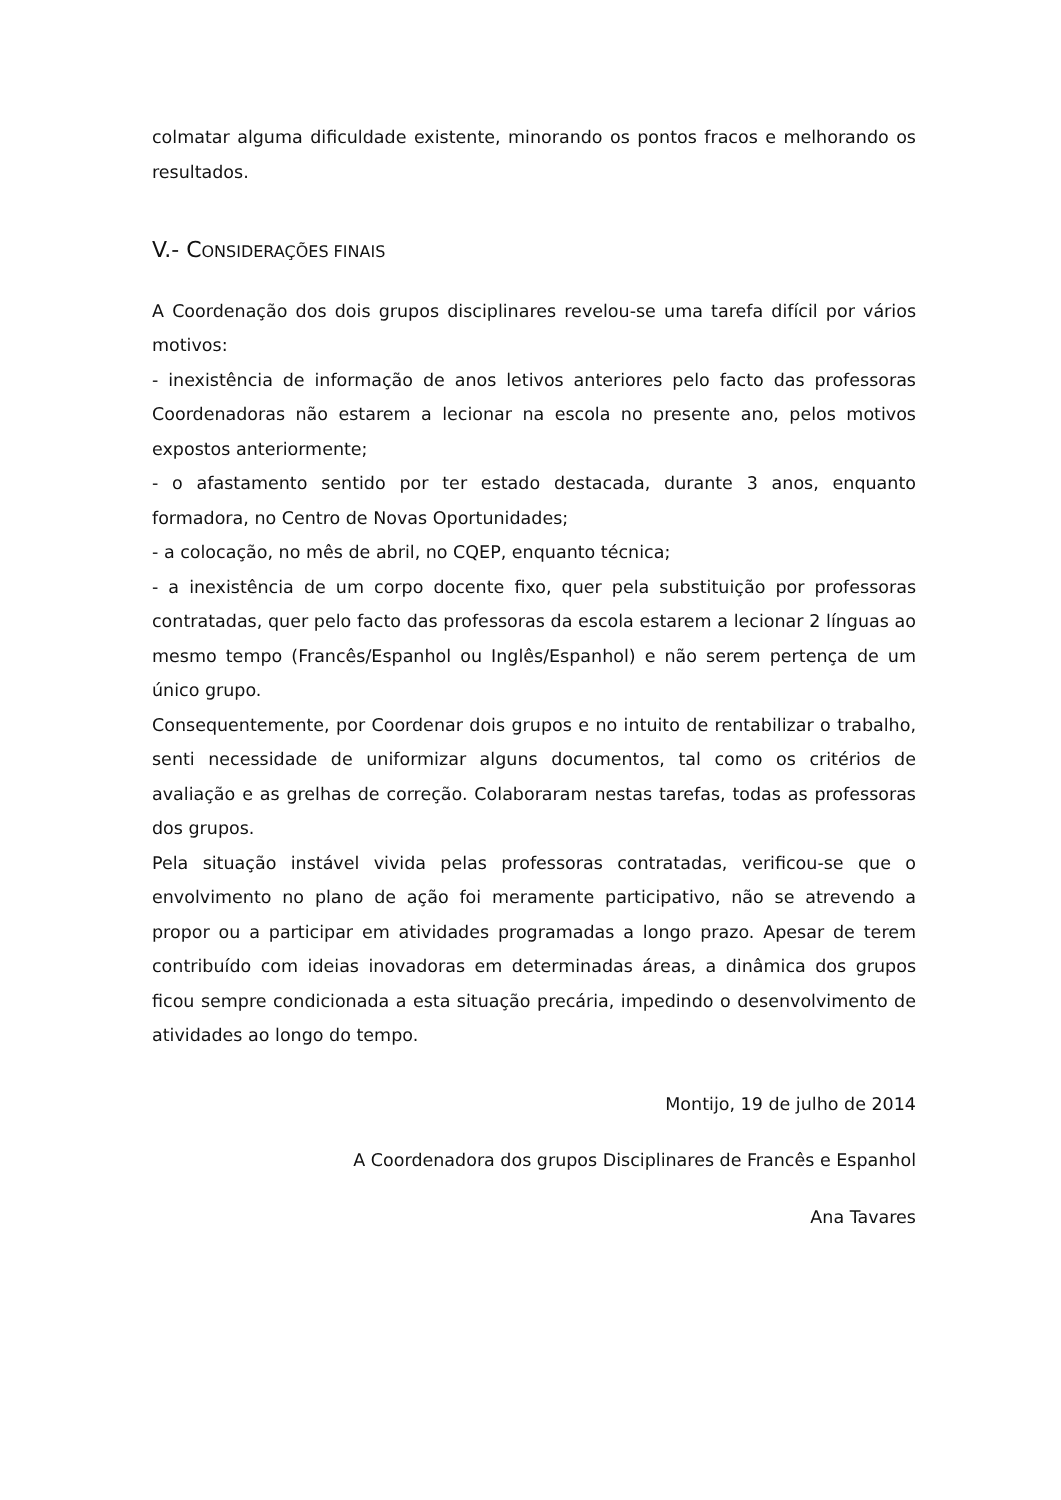colmatar alguma dificuldade existente, minorando os pontos fracos e melhorando os resultados.
V.- CONSIDERAÇÕES FINAIS
A Coordenação dos dois grupos disciplinares revelou-se uma tarefa difícil por vários motivos:
- inexistência de informação de anos letivos anteriores pelo facto das professoras Coordenadoras não estarem a lecionar na escola no presente ano, pelos motivos expostos anteriormente;
- o afastamento sentido por ter estado destacada, durante 3 anos, enquanto formadora, no Centro de Novas Oportunidades;
- a colocação, no mês de abril, no CQEP, enquanto técnica;
- a inexistência de um corpo docente fixo, quer pela substituição por professoras contratadas, quer pelo facto das professoras da escola estarem a lecionar 2 línguas ao mesmo tempo (Francês/Espanhol ou Inglês/Espanhol) e não serem pertença de um único grupo.
Consequentemente, por Coordenar dois grupos e no intuito de rentabilizar o trabalho, senti necessidade de uniformizar alguns documentos, tal como os critérios de avaliação e as grelhas de correção. Colaboraram nestas tarefas, todas as professoras dos grupos.
Pela situação instável vivida pelas professoras contratadas, verificou-se que o envolvimento no plano de ação foi meramente participativo, não se atrevendo a propor ou a participar em atividades programadas a longo prazo. Apesar de terem contribuído com ideias inovadoras em determinadas áreas, a dinâmica dos grupos ficou sempre condicionada a esta situação precária, impedindo o desenvolvimento de atividades ao longo do tempo.
Montijo, 19 de julho de 2014
A Coordenadora dos grupos Disciplinares de Francês e Espanhol
Ana Tavares